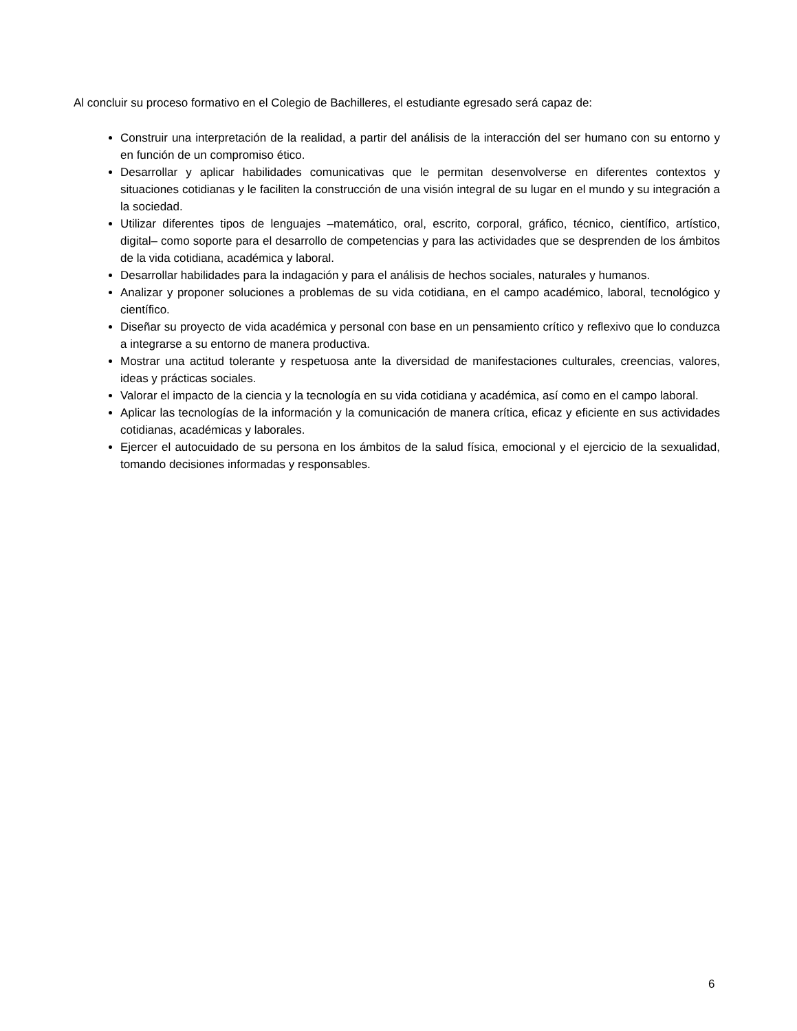Al concluir su proceso formativo en el Colegio de Bachilleres, el estudiante egresado será capaz de:
Construir una interpretación de la realidad, a partir del análisis de la interacción del ser humano con su entorno y en función de un compromiso ético.
Desarrollar y aplicar habilidades comunicativas que le permitan desenvolverse en diferentes contextos y situaciones cotidianas y le faciliten la construcción de una visión integral de su lugar en el mundo y su integración a la sociedad.
Utilizar diferentes tipos de lenguajes –matemático, oral, escrito, corporal, gráfico, técnico, científico, artístico, digital– como soporte para el desarrollo de competencias y para las actividades que se desprenden de los ámbitos de la vida cotidiana, académica y laboral.
Desarrollar habilidades para la indagación y para el análisis de hechos sociales, naturales y humanos.
Analizar y proponer soluciones a problemas de su vida cotidiana, en el campo académico, laboral, tecnológico y científico.
Diseñar su proyecto de vida académica y personal con base en un pensamiento crítico y reflexivo que lo conduzca a integrarse a su entorno de manera productiva.
Mostrar una actitud tolerante y respetuosa ante la diversidad de manifestaciones culturales, creencias, valores, ideas y prácticas sociales.
Valorar el impacto de la ciencia y la tecnología en su vida cotidiana y académica, así como en el campo laboral.
Aplicar las tecnologías de la información y la comunicación de manera crítica, eficaz y eficiente en sus actividades cotidianas, académicas y laborales.
Ejercer el autocuidado de su persona en los ámbitos de la salud física, emocional y el ejercicio de la sexualidad, tomando decisiones informadas y responsables.
6